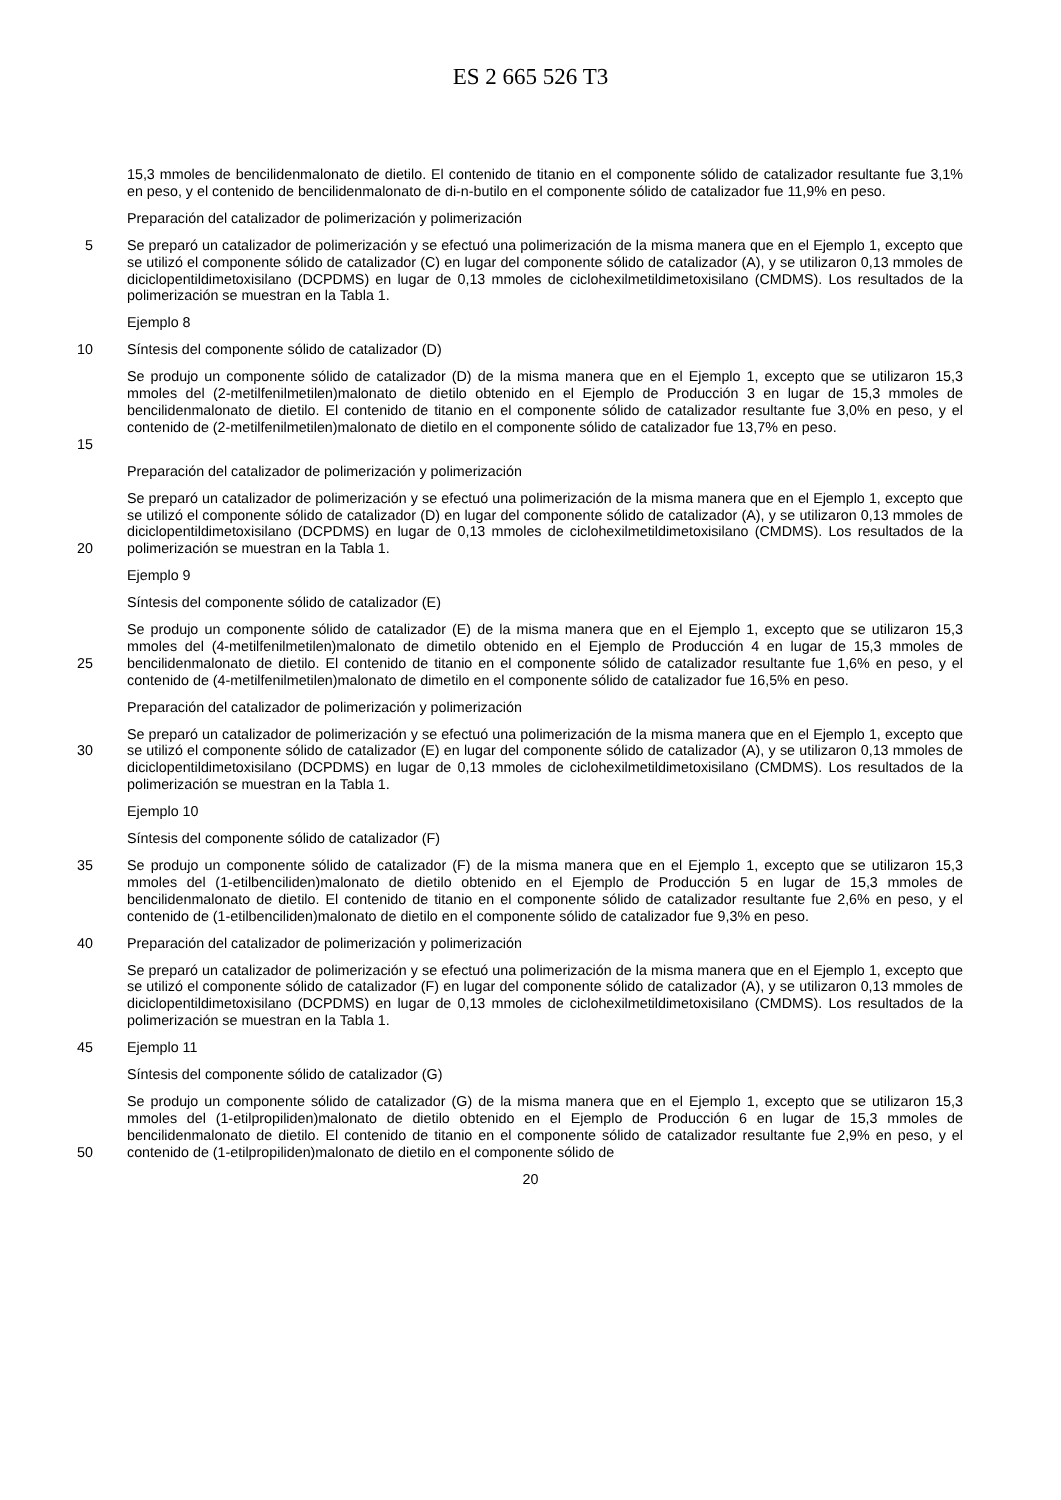ES 2 665 526 T3
15,3 mmoles de bencilidenmalonato de dietilo. El contenido de titanio en el componente sólido de catalizador resultante fue 3,1% en peso, y el contenido de bencilidenmalonato de di-n-butilo en el componente sólido de catalizador fue 11,9% en peso.
Preparación del catalizador de polimerización y polimerización
5 Se preparó un catalizador de polimerización y se efectuó una polimerización de la misma manera que en el Ejemplo 1, excepto que se utilizó el componente sólido de catalizador (C) en lugar del componente sólido de catalizador (A), y se utilizaron 0,13 mmoles de diciclopentildimetoxisilano (DCPDMS) en lugar de 0,13 mmoles de ciclohexilmetildimetoxisilano (CMDMS). Los resultados de la polimerización se muestran en la Tabla 1.
Ejemplo 8
10 Síntesis del componente sólido de catalizador (D)
15 Se produjo un componente sólido de catalizador (D) de la misma manera que en el Ejemplo 1, excepto que se utilizaron 15,3 mmoles del (2-metilfenilmetilen)malonato de dietilo obtenido en el Ejemplo de Producción 3 en lugar de 15,3 mmoles de bencilidenmalonato de dietilo. El contenido de titanio en el componente sólido de catalizador resultante fue 3,0% en peso, y el contenido de (2-metilfenilmetilen)malonato de dietilo en el componente sólido de catalizador fue 13,7% en peso.
Preparación del catalizador de polimerización y polimerización
20 Se preparó un catalizador de polimerización y se efectuó una polimerización de la misma manera que en el Ejemplo 1, excepto que se utilizó el componente sólido de catalizador (D) en lugar del componente sólido de catalizador (A), y se utilizaron 0,13 mmoles de diciclopentildimetoxisilano (DCPDMS) en lugar de 0,13 mmoles de ciclohexilmetildimetoxisilano (CMDMS). Los resultados de la polimerización se muestran en la Tabla 1.
Ejemplo 9
Síntesis del componente sólido de catalizador (E)
25 Se produjo un componente sólido de catalizador (E) de la misma manera que en el Ejemplo 1, excepto que se utilizaron 15,3 mmoles del (4-metilfenilmetilen)malonato de dimetilo obtenido en el Ejemplo de Producción 4 en lugar de 15,3 mmoles de bencilidenmalonato de dietilo. El contenido de titanio en el componente sólido de catalizador resultante fue 1,6% en peso, y el contenido de (4-metilfenilmetilen)malonato de dimetilo en el componente sólido de catalizador fue 16,5% en peso.
Preparación del catalizador de polimerización y polimerización
30 Se preparó un catalizador de polimerización y se efectuó una polimerización de la misma manera que en el Ejemplo 1, excepto que se utilizó el componente sólido de catalizador (E) en lugar del componente sólido de catalizador (A), y se utilizaron 0,13 mmoles de diciclopentildimetoxisilano (DCPDMS) en lugar de 0,13 mmoles de ciclohexilmetildimetoxisilano (CMDMS). Los resultados de la polimerización se muestran en la Tabla 1.
Ejemplo 10
Síntesis del componente sólido de catalizador (F)
35 Se produjo un componente sólido de catalizador (F) de la misma manera que en el Ejemplo 1, excepto que se utilizaron 15,3 mmoles del (1-etilbenciliden)malonato de dietilo obtenido en el Ejemplo de Producción 5 en lugar de 15,3 mmoles de bencilidenmalonato de dietilo. El contenido de titanio en el componente sólido de catalizador resultante fue 2,6% en peso, y el contenido de (1-etilbenciliden)malonato de dietilo en el componente sólido de catalizador fue 9,3% en peso.
40 Preparación del catalizador de polimerización y polimerización
Se preparó un catalizador de polimerización y se efectuó una polimerización de la misma manera que en el Ejemplo 1, excepto que se utilizó el componente sólido de catalizador (F) en lugar del componente sólido de catalizador (A), y se utilizaron 0,13 mmoles de diciclopentildimetoxisilano (DCPDMS) en lugar de 0,13 mmoles de ciclohexilmetildimetoxisilano (CMDMS). Los resultados de la polimerización se muestran en la Tabla 1.
45 Ejemplo 11
Síntesis del componente sólido de catalizador (G)
50 Se produjo un componente sólido de catalizador (G) de la misma manera que en el Ejemplo 1, excepto que se utilizaron 15,3 mmoles del (1-etilpropiliden)malonato de dietilo obtenido en el Ejemplo de Producción 6 en lugar de 15,3 mmoles de bencilidenmalonato de dietilo. El contenido de titanio en el componente sólido de catalizador resultante fue 2,9% en peso, y el contenido de (1-etilpropiliden)malonato de dietilo en el componente sólido de
20